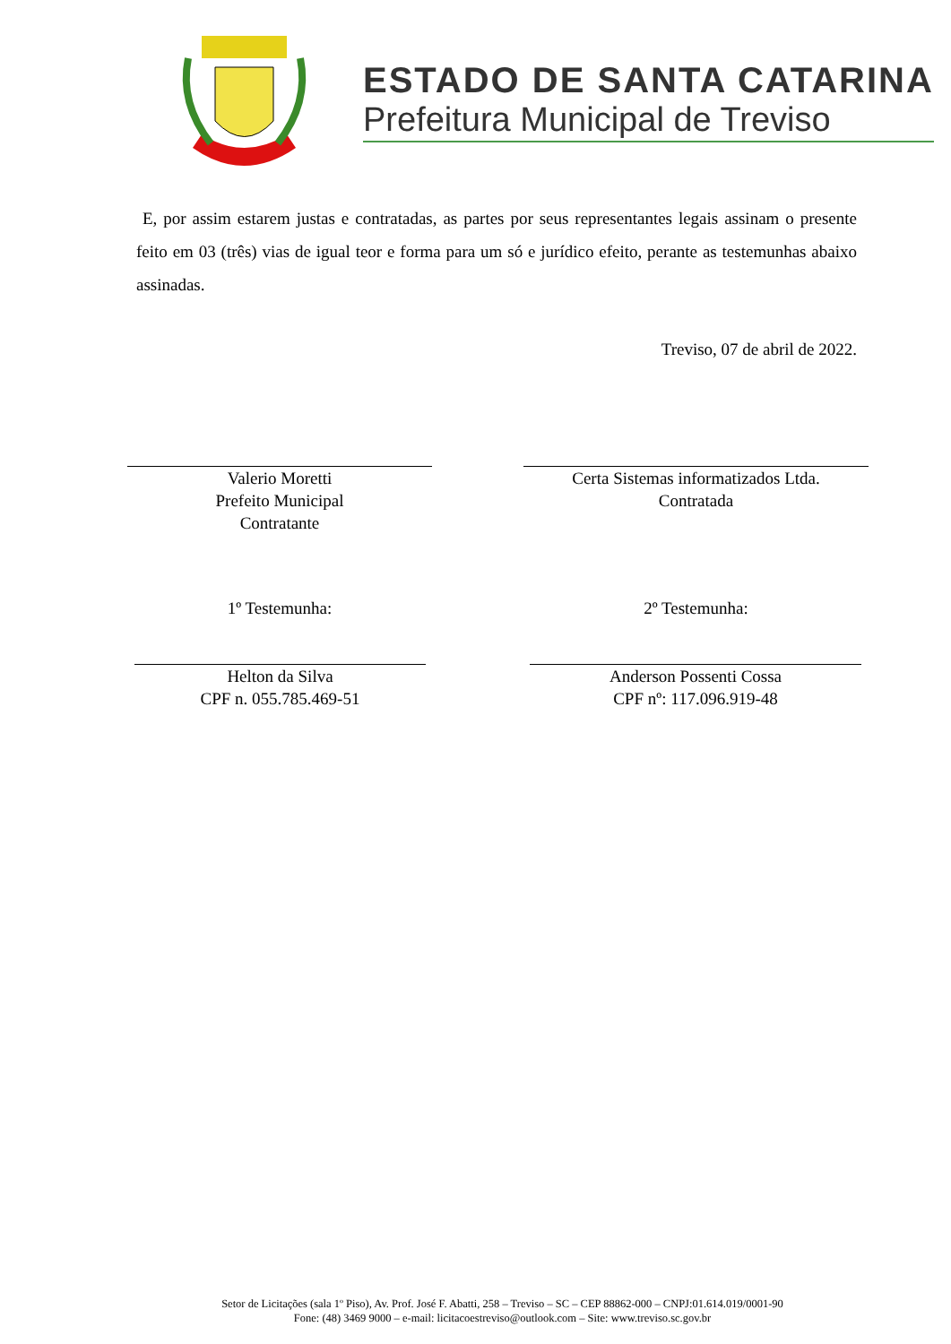ESTADO DE SANTA CATARINA
Prefeitura Municipal de Treviso
E, por assim estarem justas e contratadas, as partes por seus representantes legais assinam o presente feito em 03 (três) vias de igual teor e forma para um só e jurídico efeito, perante as testemunhas abaixo assinadas.
Treviso, 07 de abril de 2022.
Valerio Moretti
Prefeito Municipal
Contratante
Certa Sistemas informatizados Ltda.
Contratada
1º Testemunha: 2º Testemunha:
Helton da Silva
CPF n. 055.785.469-51
Anderson Possenti Cossa
CPF nº: 117.096.919-48
Setor de Licitações (sala 1º Piso), Av. Prof. José F. Abatti, 258 – Treviso – SC – CEP 88862-000 – CNPJ:01.614.019/0001-90
Fone: (48) 3469 9000 – e-mail: licitacoestreviso@outlook.com – Site: www.treviso.sc.gov.br